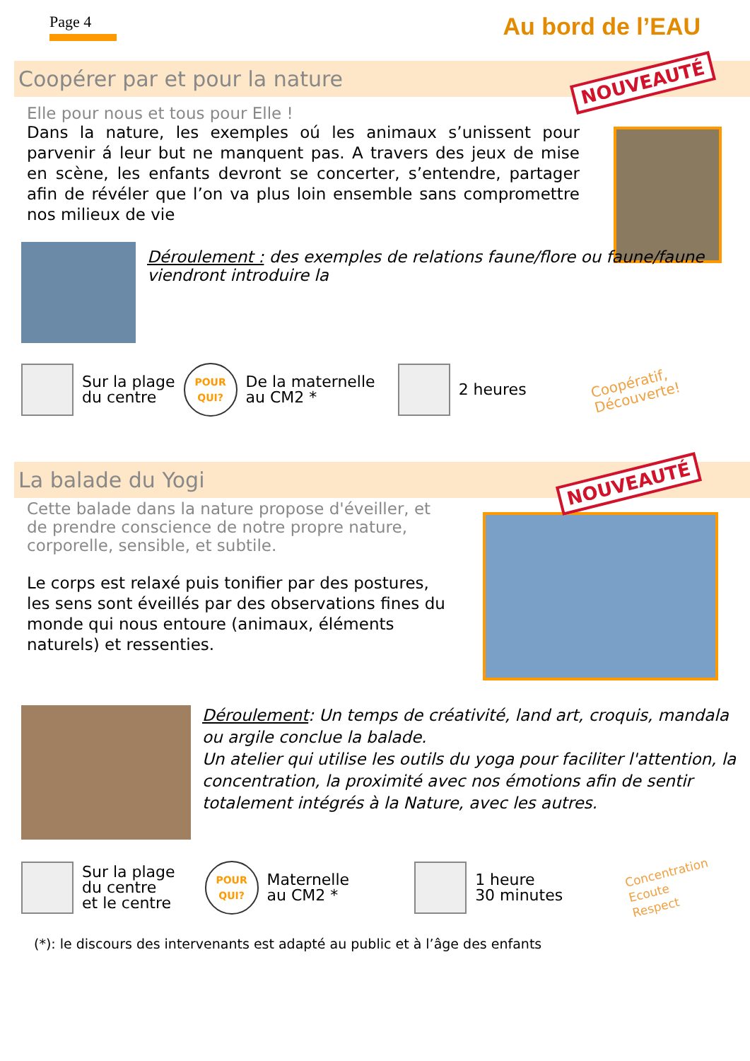Page 4
Au bord de l’EAU
Coopérer par et pour la nature NOUVEAUTÉ
Elle pour nous et tous pour Elle !
Dans la nature, les exemples oú les animaux s’unissent pour parvenir á leur but ne manquent pas. A travers des jeux de mise en scène, les enfants devront se concerter, s’entendre, partager afin de révéler que l’on va plus loin ensemble sans compromettre nos milieux de vie
Déroulement : des exemples de relations faune/flore ou faune/faune viendront introduire la
Sur la plage
du centre
POUR
QUI?
De la maternelle
au CM2 *
2 heures
Coopératif,
Découverte!
La balade du Yogi NOUVEAUTÉ
Cette balade dans la nature propose d'éveiller, et de prendre conscience de notre propre nature, corporelle, sensible, et subtile.
Le corps est relaxé puis tonifier par des postures, les sens sont éveillés par des observations fines du monde qui nous entoure (animaux, éléments naturels) et ressenties.
Déroulement: Un temps de créativité, land art, croquis, mandala ou argile conclue la balade.
Un atelier qui utilise les outils du yoga pour faciliter l'attention, la concentration, la proximité avec nos émotions afin de sentir totalement intégrés à la Nature, avec les autres.
Sur la plage
du centre
et le centre
POUR
QUI?
Maternelle
au CM2 *
1 heure
30 minutes
Concentration
Ecoute
Respect
(*): le discours des intervenants est adapté au public et à l’âge des enfants